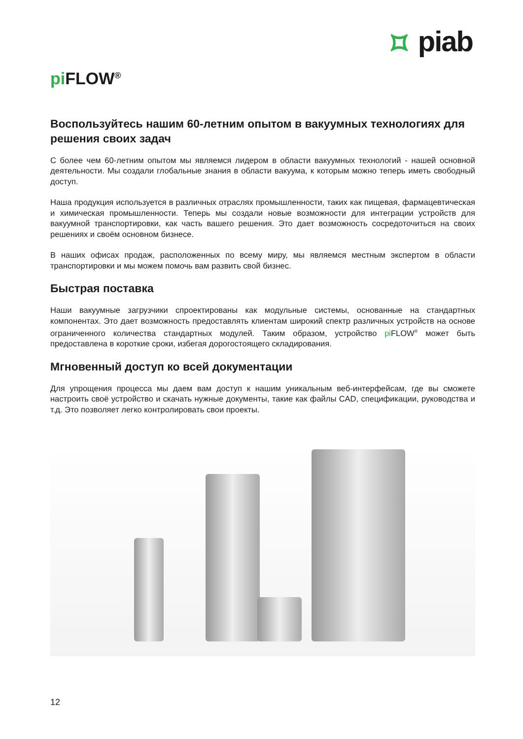⯏ piab
pi FLOW<sup>®</sup>
Воспользуйтесь нашим 60-летним опытом в вакуумных технологиях для решения своих задач
С более чем 60-летним опытом мы являемся лидером в области вакуумных технологий - нашей основной деятельности. Мы создали глобальные знания в области вакуума, к которым можно теперь иметь свободный доступ.
Наша продукция используется в различных отраслях промышленности, таких как пищевая, фармацевтическая и химическая промышленности. Теперь мы создали новые возможности для интеграции устройств для вакуумной транспортировки, как часть вашего решения. Это дает возможность сосредоточиться на своих решениях и своём основном бизнесе.
В наших офисах продаж, расположенных по всему миру, мы являемся местным экспертом в области транспортировки и мы можем помочь вам развить свой бизнес.
Быстрая поставка
Наши вакуумные загрузчики спроектированы как модульные системы, основанные на стандартных компонентах. Это дает возможность предоставлять клиентам широкий спектр различных устройств на основе ограниченного количества стандартных модулей. Таким образом, устройство pi FLOW<sup>®</sup> может быть предоставлена в короткие сроки, избегая дорогостоящего складирования.
Мгновенный доступ ко всей документации
Для упрощения процесса мы даем вам доступ к нашим уникальным веб-интерфейсам, где вы сможете настроить своё устройство и скачать нужные документы, такие как файлы CAD, спецификации, руководства и т.д. Это позволяет легко контролировать свои проекты.
12